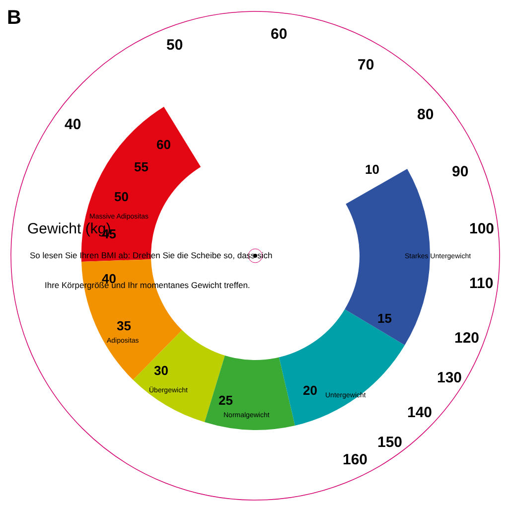B
40
50
60
70
80
90
100
110
120
130
140
150
160
60
55
50
45
40
35
30
25
20
15
10
Massive Adipositas
Adipositas
Übergewicht
Normalgewicht
Untergewicht
Starkes Untergewicht
Gewicht (kg)
So lesen Sie Ihren BMI ab: Drehen Sie die Scheibe so, dass sich
Ihre Körpergröße und Ihr momentanes Gewicht treffen.